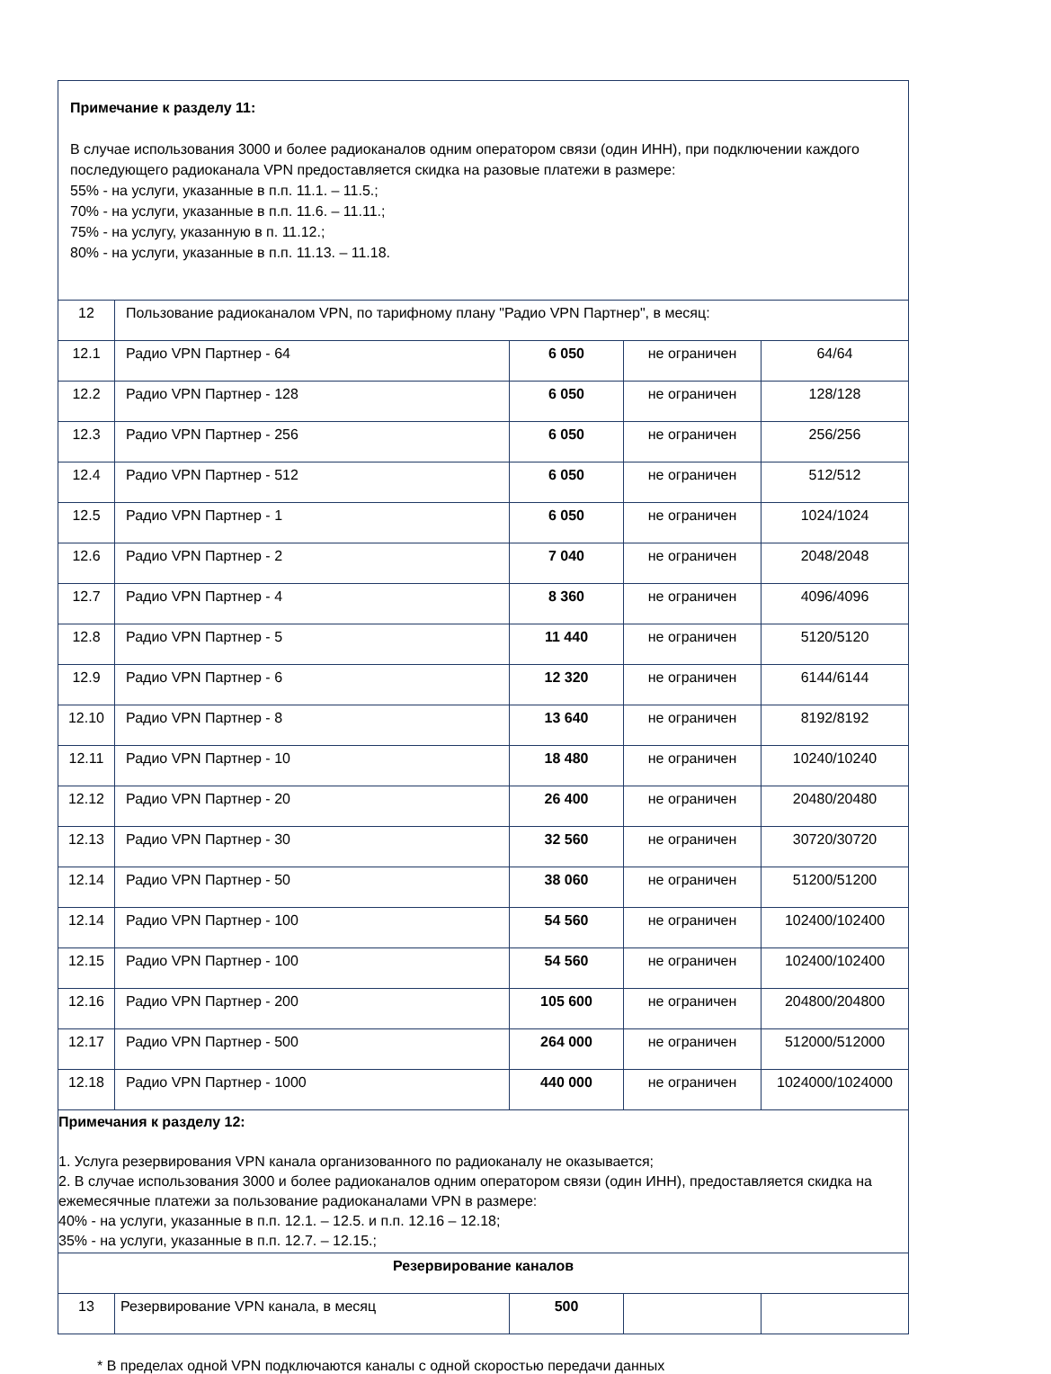| Примечание к разделу 11: В случае использования 3000 и более радиоканалов одним оператором связи (один ИНН), при подключении каждого последующего радиоканала VPN предоставляется скидка на разовые платежи в размере: 55% - на услуги, указанные в п.п. 11.1. – 11.5.; 70% - на услуги, указанные в п.п. 11.6. – 11.11.; 75% - на услугу, указанную в п. 11.12.; 80% - на услуги, указанные в п.п. 11.13. – 11.18. | | | | |
| 12 | Пользование радиоканалом VPN, по тарифному плану "Радио VPN Партнер", в месяц: | | | |
| 12.1 | Радио VPN Партнер - 64 | 6 050 | не ограничен | 64/64 |
| 12.2 | Радио VPN Партнер - 128 | 6 050 | не ограничен | 128/128 |
| 12.3 | Радио VPN Партнер - 256 | 6 050 | не ограничен | 256/256 |
| 12.4 | Радио VPN Партнер - 512 | 6 050 | не ограничен | 512/512 |
| 12.5 | Радио VPN Партнер - 1 | 6 050 | не ограничен | 1024/1024 |
| 12.6 | Радио VPN Партнер - 2 | 7 040 | не ограничен | 2048/2048 |
| 12.7 | Радио VPN Партнер - 4 | 8 360 | не ограничен | 4096/4096 |
| 12.8 | Радио VPN Партнер - 5 | 11 440 | не ограничен | 5120/5120 |
| 12.9 | Радио VPN Партнер - 6 | 12 320 | не ограничен | 6144/6144 |
| 12.10 | Радио VPN Партнер - 8 | 13 640 | не ограничен | 8192/8192 |
| 12.11 | Радио VPN Партнер - 10 | 18 480 | не ограничен | 10240/10240 |
| 12.12 | Радио VPN Партнер - 20 | 26 400 | не ограничен | 20480/20480 |
| 12.13 | Радио VPN Партнер - 30 | 32 560 | не ограничен | 30720/30720 |
| 12.14 | Радио VPN Партнер - 50 | 38 060 | не ограничен | 51200/51200 |
| 12.14 | Радио VPN Партнер - 100 | 54 560 | не ограничен | 102400/102400 |
| 12.15 | Радио VPN Партнер - 100 | 54 560 | не ограничен | 102400/102400 |
| 12.16 | Радио VPN Партнер - 200 | 105 600 | не ограничен | 204800/204800 |
| 12.17 | Радио VPN Партнер - 500 | 264 000 | не ограничен | 512000/512000 |
| 12.18 | Радио VPN Партнер - 1000 | 440 000 | не ограничен | 1024000/1024000 |
| Примечания к разделу 12: 1. Услуга резервирования VPN канала организованного по радиоканалу не оказывается; 2. В случае использования 3000 и более радиоканалов одним оператором связи (один ИНН), предоставляется скидка на ежемесячные платежи за пользование радиоканалами VPN в размере: 40% - на услуги, указанные в п.п. 12.1. – 12.5. и п.п. 12.16 – 12.18; 35% - на услуги, указанные в п.п. 12.7. – 12.15.; | | | | |
| Резервирование каналов | | | | |
| 13 | Резервирование VPN канала, в месяц | 500 | | |
* В пределах одной VPN подключаются каналы с одной скоростью передачи данных